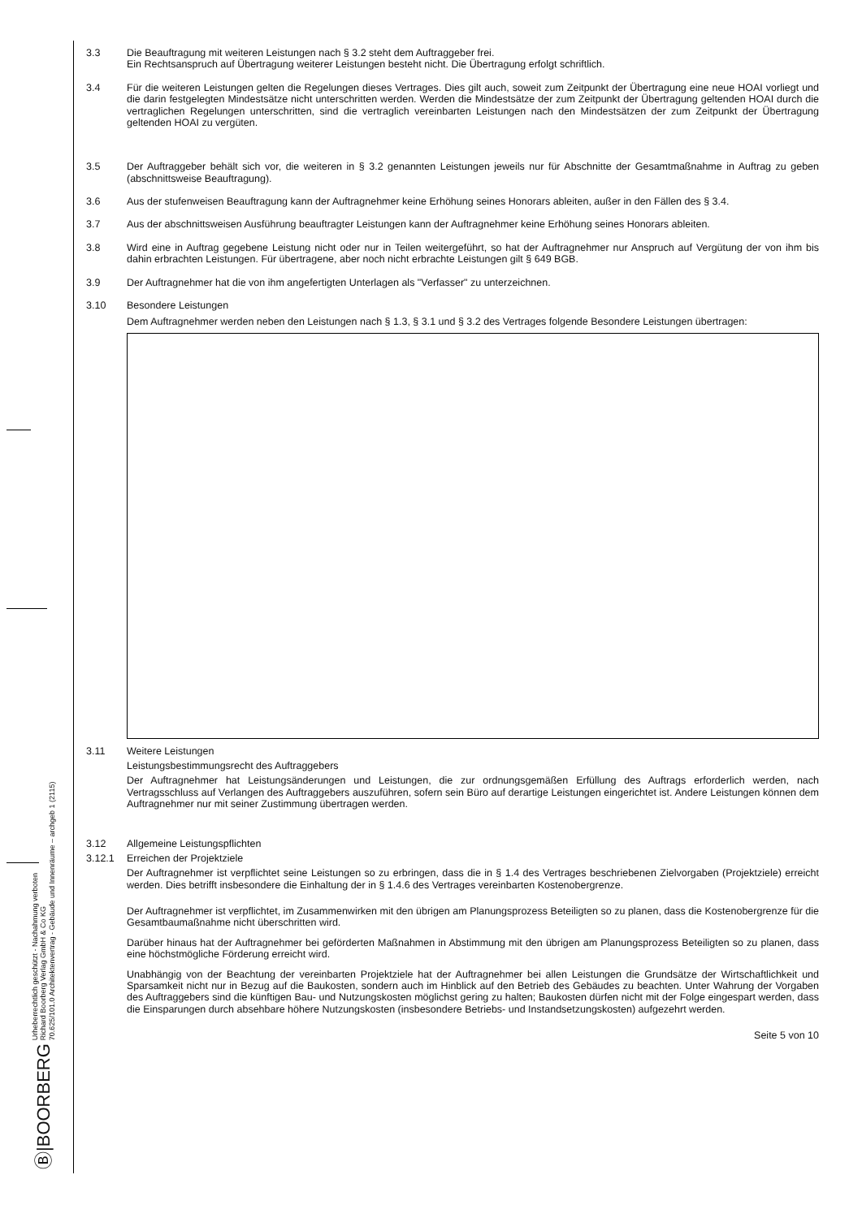Ⓑ|BOORBERG Urheberrechtlich geschützt - Nachahmung verboten
Richard Boorberg Verlag GmbH & Co KG
70.625/101.0 Architektenvertrag - Gebäude und Innenräume – archgeb 1 (2115)
3.3 Die Beauftragung mit weiteren Leistungen nach § 3.2 steht dem Auftraggeber frei.
Ein Rechtsanspruch auf Übertragung weiterer Leistungen besteht nicht. Die Übertragung erfolgt schriftlich.
3.4 Für die weiteren Leistungen gelten die Regelungen dieses Vertrages. Dies gilt auch, soweit zum Zeitpunkt der Übertragung eine neue HOAI vorliegt und die darin festgelegten Mindestsätze nicht unterschritten werden. Werden die Mindestsätze der zum Zeitpunkt der Übertragung geltenden HOAI durch die vertraglichen Regelungen unterschritten, sind die vertraglich vereinbarten Leistungen nach den Mindestsätzen der zum Zeitpunkt der Übertragung geltenden HOAI zu vergüten.
3.5 Der Auftraggeber behält sich vor, die weiteren in § 3.2 genannten Leistungen jeweils nur für Abschnitte der Gesamtmaßnahme in Auftrag zu geben (abschnittsweise Beauftragung).
3.6 Aus der stufenweisen Beauftragung kann der Auftragnehmer keine Erhöhung seines Honorars ableiten, außer in den Fällen des § 3.4.
3.7 Aus der abschnittsweisen Ausführung beauftragter Leistungen kann der Auftragnehmer keine Erhöhung seines Honorars ableiten.
3.8 Wird eine in Auftrag gegebene Leistung nicht oder nur in Teilen weitergeführt, so hat der Auftragnehmer nur Anspruch auf Vergütung der von ihm bis dahin erbrachten Leistungen. Für übertragene, aber noch nicht erbrachte Leistungen gilt § 649 BGB.
3.9 Der Auftragnehmer hat die von ihm angefertigten Unterlagen als "Verfasser" zu unterzeichnen.
3.10 Besondere Leistungen
Dem Auftragnehmer werden neben den Leistungen nach § 1.3, § 3.1 und § 3.2 des Vertrages folgende Besondere Leistungen übertragen:
3.11 Weitere Leistungen
Leistungsbestimmungsrecht des Auftraggebers
Der Auftragnehmer hat Leistungsänderungen und Leistungen, die zur ordnungsgemäßen Erfüllung des Auftrags erforderlich werden, nach Vertragsschluss auf Verlangen des Auftraggebers auszuführen, sofern sein Büro auf derartige Leistungen eingerichtet ist. Andere Leistungen können dem Auftragnehmer nur mit seiner Zustimmung übertragen werden.
3.12 Allgemeine Leistungspflichten
3.12.1 Erreichen der Projektziele
Der Auftragnehmer ist verpflichtet seine Leistungen so zu erbringen, dass die in § 1.4 des Vertrages beschriebenen Zielvorgaben (Projektziele) erreicht werden. Dies betrifft insbesondere die Einhaltung der in § 1.4.6 des Vertrages vereinbarten Kostenobergrenze.
Der Auftragnehmer ist verpflichtet, im Zusammenwirken mit den übrigen am Planungsprozess Beteiligten so zu planen, dass die Kostenobergrenze für die Gesamtbaumaßnahme nicht überschritten wird.
Darüber hinaus hat der Auftragnehmer bei geförderten Maßnahmen in Abstimmung mit den übrigen am Planungsprozess Beteiligten so zu planen, dass eine höchstmögliche Förderung erreicht wird.
Unabhängig von der Beachtung der vereinbarten Projektziele hat der Auftragnehmer bei allen Leistungen die Grundsätze der Wirtschaftlichkeit und Sparsamkeit nicht nur in Bezug auf die Baukosten, sondern auch im Hinblick auf den Betrieb des Gebäudes zu beachten. Unter Wahrung der Vorgaben des Auftraggebers sind die künftigen Bau- und Nutzungskosten möglichst gering zu halten; Baukosten dürfen nicht mit der Folge eingespart werden, dass die Einsparungen durch absehbare höhere Nutzungskosten (insbesondere Betriebs- und Instandsetzungskosten) aufgezehrt werden.
Seite 5 von 10